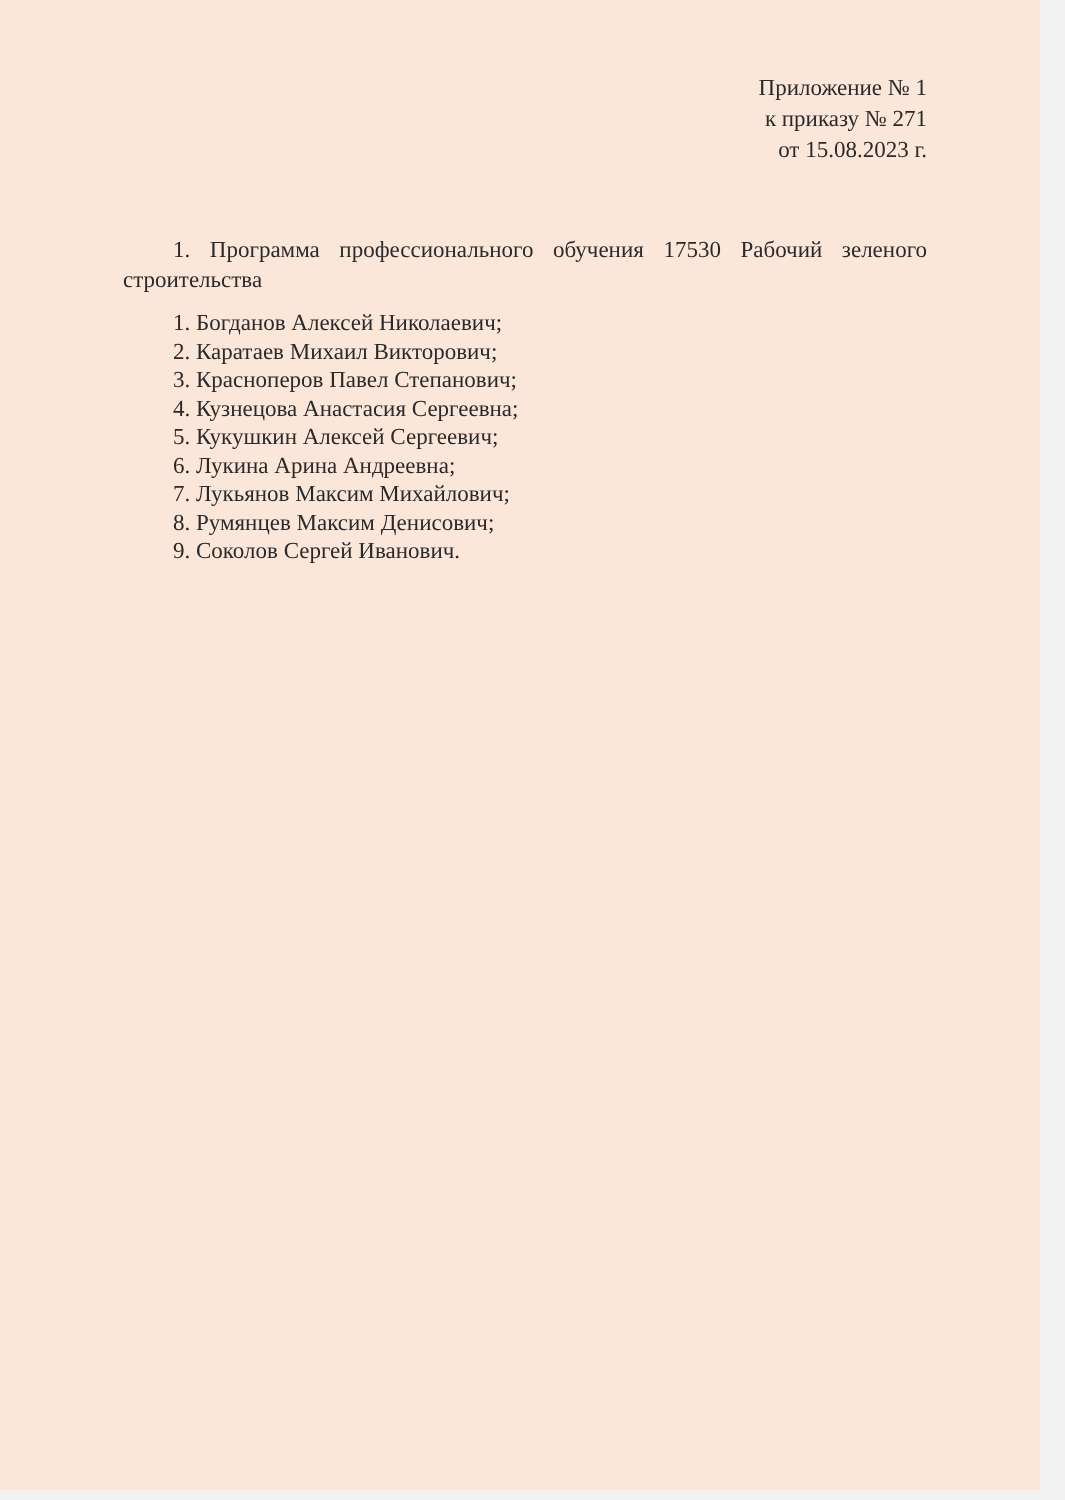Приложение № 1
к приказу № 271
от 15.08.2023 г.
1. Программа профессионального обучения 17530 Рабочий зеленого строительства
1. Богданов Алексей Николаевич;
2. Каратаев Михаил Викторович;
3. Красноперов Павел Степанович;
4. Кузнецова Анастасия Сергеевна;
5. Кукушкин Алексей Сергеевич;
6. Лукина Арина Андреевна;
7. Лукьянов Максим Михайлович;
8. Румянцев Максим Денисович;
9. Соколов Сергей Иванович.